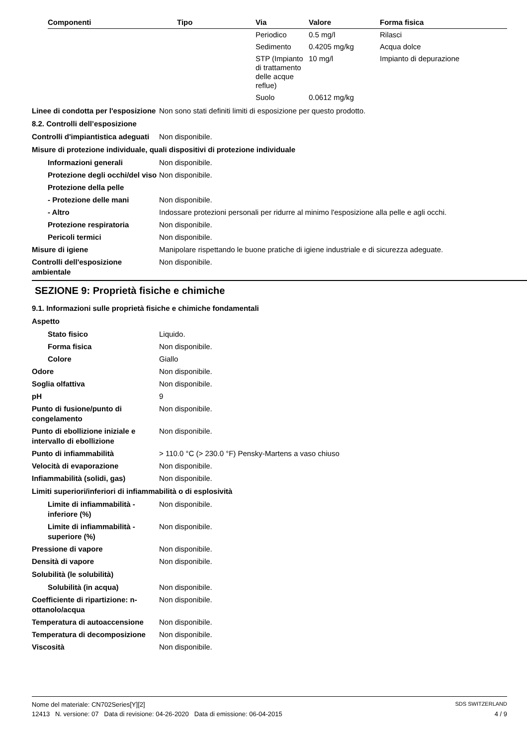| Componenti | Tipo | Via | Valore | Forma fisica |
| --- | --- | --- | --- | --- |
| | | Periodico | 0.5 mg/l | Rilasci |
| | | Sedimento | 0.4205 mg/kg | Acqua dolce |
| | | STP (Impianto di trattamento delle acque reflue) | 10 mg/l | Impianto di depurazione |
| | | Suolo | 0.0612 mg/kg | |
Linee di condotta per l'esposizione
Non sono stati definiti limiti di esposizione per questo prodotto.
8.2. Controlli dell’esposizione
Controlli d'impiantistica adeguati
Non disponibile.
Misure di protezione individuale, quali dispositivi di protezione individuale
Informazioni generali Non disponibile.
Protezione degli occhi/del viso
Non disponibile.
Protezione della pelle
- Protezione delle mani Non disponibile.
- Altro Indossare protezioni personali per ridurre al minimo l'esposizione alla pelle e agli occhi.
Protezione respiratoria Non disponibile.
Pericoli termici Non disponibile.
Misure di igiene Manipolare rispettando le buone pratiche di igiene industriale e di sicurezza adeguate.
Controlli dell'esposizione ambientale
Non disponibile.
SEZIONE 9: Proprietà fisiche e chimiche
9.1. Informazioni sulle proprietà fisiche e chimiche fondamentali
Aspetto
Stato fisico Liquido.
Forma fisica Non disponibile.
Colore Giallo
Odore Non disponibile.
Soglia olfattiva Non disponibile.
pH 9
Punto di fusione/punto di congelamento
Non disponibile.
Punto di ebollizione iniziale e intervallo di ebollizione
Non disponibile.
Punto di infiammabilità > 110.0 °C (> 230.0 °F) Pensky-Martens a vaso chiuso
Velocità di evaporazione Non disponibile.
Infiammabilità (solidi, gas) Non disponibile.
Limiti superiori/inferiori di infiammabilità o di esplosività
Limite di infiammabilità - inferiore (%)
Non disponibile.
Limite di infiammabilità - superiore (%)
Non disponibile.
Pressione di vapore Non disponibile.
Densità di vapore Non disponibile.
Solubilità (le solubilità)
Solubilità (in acqua) Non disponibile.
Coefficiente di ripartizione: n-ottanolo/acqua
Non disponibile.
Temperatura di autoaccensione
Non disponibile.
Temperatura di decomposizione
Non disponibile.
Viscosità Non disponibile.
Nome del materiale: CN702Series[Y][2] SDS SWITZERLAND
12413 N. versione: 07 Data di revisione: 04-26-2020 Data di emissione: 06-04-2015 4 / 9